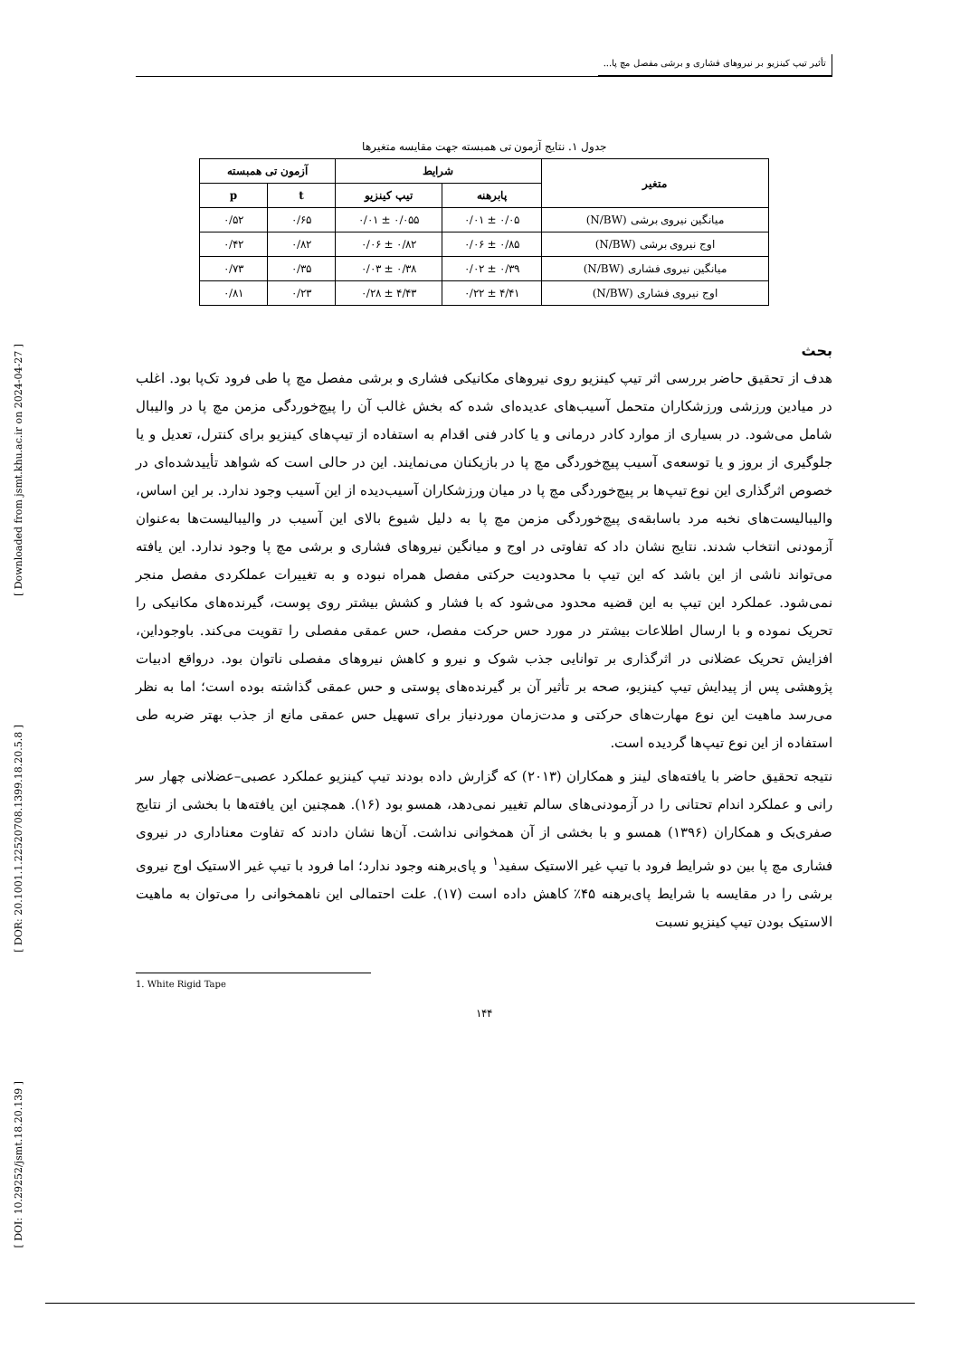[ Downloaded from jsmt.khu.ac.ir on 2024-04-27 ]
[ DOR: 20.1001.1.22520708.1399.18.20.5.8 ]
[ DOI: 10.29252/jsmt.18.20.139 ]
تأثیر تیپ کینزیو بر نیروهای فشاری و برشی مفصل مچ پا...
جدول ۱. نتایج آزمون تی همبسته جهت مقایسه متغیرها
| متغیر | شرایط | | آزمون تی همبسته | |
| --- | --- | --- | --- | --- |
| | پابرهنه | تیپ کینزیو | t | p |
| میانگین نیروی برشی (N/BW) | ۰/۰۵ ± ۰/۰۱ | ۰/۰۵۵ ± ۰/۰۱ | ۰/۶۵ | ۰/۵۲ |
| اوج نیروی برشی (N/BW) | ۰/۸۵ ± ۰/۰۶ | ۰/۸۲ ± ۰/۰۶ | ۰/۸۲ | ۰/۴۲ |
| میانگین نیروی فشاری (N/BW) | ۰/۳۹ ± ۰/۰۲ | ۰/۳۸ ± ۰/۰۳ | ۰/۳۵ | ۰/۷۳ |
| اوج نیروی فشاری (N/BW) | ۴/۴۱ ± ۰/۲۲ | ۴/۴۳ ± ۰/۲۸ | ۰/۲۳ | ۰/۸۱ |
بحث
هدف از تحقیق حاضر بررسی اثر تیپ کینزیو روی نیروهای مکانیکی فشاری و برشی مفصل مچ پا طی فرود تک‌پا بود. اغلب در میادین ورزشی ورزشکاران متحمل آسیب‌های عدیده‌ای شده که بخش غالب آن را پیچ‌خوردگی مزمن مچ پا در والیبال شامل می‌شود. در بسیاری از موارد کادر درمانی و یا کادر فنی اقدام به استفاده از تیپ‌های کینزیو برای کنترل، تعدیل و یا جلوگیری از بروز و یا توسعه‌ی آسیب پیچ‌خوردگی مچ پا در بازیکنان می‌نمایند. این در حالی است که شواهد تأییدشده‌ای در خصوص اثرگذاری این نوع تیپ‌ها بر پیچ‌خوردگی مچ پا در میان ورزشکاران آسیب‌دیده از این آسیب وجود ندارد. بر این اساس، والیبالیست‌های نخبه مرد باسابقه‌ی پیچ‌خوردگی مزمن مچ پا به دلیل شیوع بالای این آسیب در والیبالیست‌ها به‌عنوان آزمودنی انتخاب شدند. نتایج نشان داد که تفاوتی در اوج و میانگین نیروهای فشاری و برشی مچ پا وجود ندارد. این یافته می‌تواند ناشی از این باشد که این تیپ با محدودیت حرکتی مفصل همراه نبوده و به تغییرات عملکردی مفصل منجر نمی‌شود. عملکرد این تیپ به این قضیه محدود می‌شود که با فشار و کشش بیشتر روی پوست، گیرنده‌های مکانیکی را تحریک نموده و با ارسال اطلاعات بیشتر در مورد حس حرکت مفصل، حس عمقی مفصلی را تقویت می‌کند. باوجوداین، افزایش تحریک عضلانی در اثرگذاری بر توانایی جذب شوک و نیرو و کاهش نیروهای مفصلی ناتوان بود. درواقع ادبیات پژوهشی پس از پیدایش تیپ کینزیو، صحه بر تأثیر آن بر گیرنده‌های پوستی و حس عمقی گذاشته بوده است؛ اما به نظر می‌رسد ماهیت این نوع مهارت‌های حرکتی و مدت‌زمان موردنیاز برای تسهیل حس عمقی مانع از جذب بهتر ضربه طی استفاده از این نوع تیپ‌ها گردیده است.
نتیجه تحقیق حاضر با یافته‌های لینز و همکاران (۲۰۱۳) که گزارش داده بودند تیپ کینزیو عملکرد عصبی–عضلانی چهار سر رانی و عملکرد اندام تحتانی را در آزمودنی‌های سالم تغییر نمی‌دهد، همسو بود (۱۶). همچنین این یافته‌ها با بخشی از نتایج صفری‌بک و همکاران (۱۳۹۶) همسو و با بخشی از آن همخوانی نداشت. آن‌ها نشان دادند که تفاوت معناداری در نیروی فشاری مچ پا بین دو شرایط فرود با تیپ غیر الاستیک سفید<sup>۱</sup> و پای‌برهنه وجود ندارد؛ اما فرود با تیپ غیر الاستیک اوج نیروی برشی را در مقایسه با شرایط پای‌برهنه ۴۵٪ کاهش داده است (۱۷). علت احتمالی این ناهمخوانی را می‌توان به ماهیت الاستیک بودن تیپ کینزیو نسبت
1. White Rigid Tape
۱۴۴